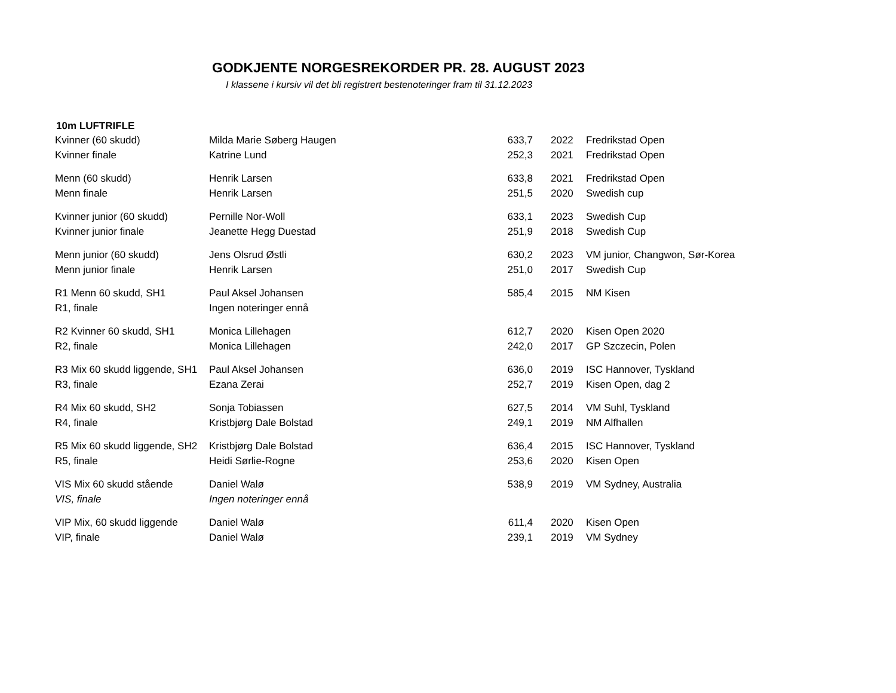GODKJENTE NORGESREKORDER PR. 28. AUGUST 2023
I klassene i kursiv vil det bli registrert bestenoteringer fram til 31.12.2023
10m LUFTRIFLE
| Kvinner (60 skudd) | Milda Marie Søberg Haugen | 633,7 | 2022 | Fredrikstad Open |
| Kvinner finale | Katrine Lund | 252,3 | 2021 | Fredrikstad Open |
| Menn (60 skudd) | Henrik Larsen | 633,8 | 2021 | Fredrikstad Open |
| Menn finale | Henrik Larsen | 251,5 | 2020 | Swedish cup |
| Kvinner junior (60 skudd) | Pernille Nor-Woll | 633,1 | 2023 | Swedish Cup |
| Kvinner junior finale | Jeanette Hegg Duestad | 251,9 | 2018 | Swedish Cup |
| Menn junior (60 skudd) | Jens Olsrud Østli | 630,2 | 2023 | VM junior, Changwon, Sør-Korea |
| Menn junior finale | Henrik Larsen | 251,0 | 2017 | Swedish Cup |
| R1 Menn 60 skudd, SH1 | Paul Aksel Johansen | 585,4 | 2015 | NM Kisen |
| R1, finale | Ingen noteringer ennå | | | |
| R2 Kvinner 60 skudd, SH1 | Monica Lillehagen | 612,7 | 2020 | Kisen Open 2020 |
| R2, finale | Monica Lillehagen | 242,0 | 2017 | GP Szczecin, Polen |
| R3 Mix 60 skudd liggende, SH1 | Paul Aksel Johansen | 636,0 | 2019 | ISC Hannover, Tyskland |
| R3, finale | Ezana Zerai | 252,7 | 2019 | Kisen Open, dag 2 |
| R4 Mix 60 skudd, SH2 | Sonja Tobiassen | 627,5 | 2014 | VM Suhl, Tyskland |
| R4, finale | Kristbjørg Dale Bolstad | 249,1 | 2019 | NM Alfhallen |
| R5 Mix 60 skudd liggende, SH2 | Kristbjørg Dale Bolstad | 636,4 | 2015 | ISC Hannover, Tyskland |
| R5, finale | Heidi Sørlie-Rogne | 253,6 | 2020 | Kisen Open |
| VIS Mix 60 skudd stående | Daniel Walø | 538,9 | 2019 | VM Sydney, Australia |
| VIS, finale | Ingen noteringer ennå | | | |
| VIP Mix, 60 skudd liggende | Daniel Walø | 611,4 | 2020 | Kisen Open |
| VIP, finale | Daniel Walø | 239,1 | 2019 | VM Sydney |